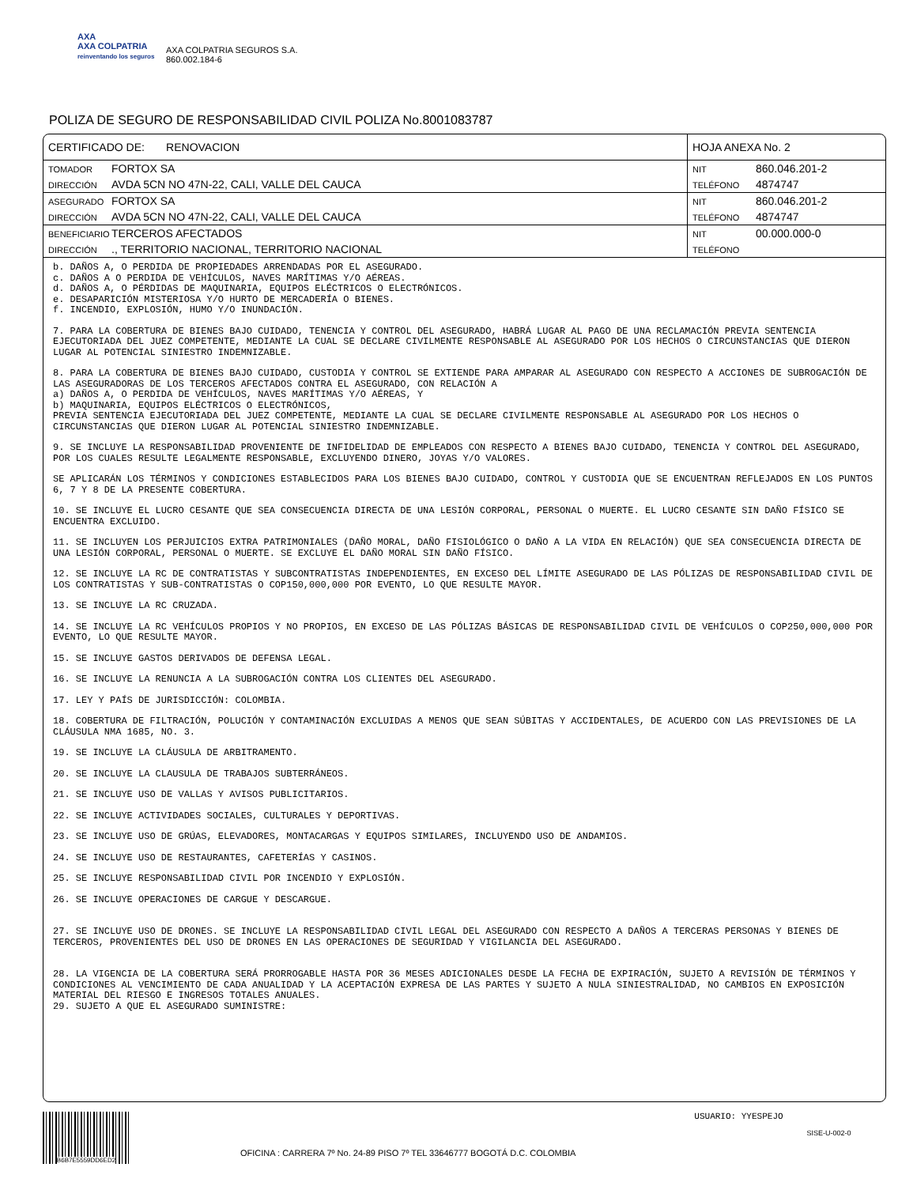AXA
AXA COLPATRIA
reinventando los seguros
AXA COLPATRIA SEGUROS S.A.
860.002.184-6
POLIZA DE SEGURO DE RESPONSABILIDAD CIVIL POLIZA No.8001083787
| CERTIFICADO DE: RENOVACION | HOJA ANEXA No. 2 |
| TOMADOR FORTOX SA | NIT 860.046.201-2 |
| DIRECCIÓN AVDA 5CN NO 47N-22, CALI, VALLE DEL CAUCA | TELÉFONO 4874747 |
| ASEGURADO FORTOX SA | NIT 860.046.201-2 |
| DIRECCIÓN AVDA 5CN NO 47N-22, CALI, VALLE DEL CAUCA | TELÉFONO 4874747 |
| BENEFICIARIO TERCEROS AFECTADOS | NIT 00.000.000-0 |
| DIRECCIÓN ., TERRITORIO NACIONAL, TERRITORIO NACIONAL | TELÉFONO |
b. DAÑOS A, O PERDIDA DE PROPIEDADES ARRENDADAS POR EL ASEGURADO.
c. DAÑOS A O PERDIDA DE VEHÍCULOS, NAVES MARÍTIMAS Y/O AÉREAS.
d. DAÑOS A, O PÉRDIDAS DE MAQUINARIA, EQUIPOS ELÉCTRICOS O ELECTRÓNICOS.
e. DESAPARICIÓN MISTERIOSA Y/O HURTO DE MERCADERÍA O BIENES.
f. INCENDIO, EXPLOSIÓN, HUMO Y/O INUNDACIÓN.
7. PARA LA COBERTURA DE BIENES BAJO CUIDADO, TENENCIA Y CONTROL DEL ASEGURADO, HABRÁ LUGAR AL PAGO DE UNA RECLAMACIÓN PREVIA SENTENCIA EJECUTORIADA DEL JUEZ COMPETENTE, MEDIANTE LA CUAL SE DECLARE CIVILMENTE RESPONSABLE AL ASEGURADO POR LOS HECHOS O CIRCUNSTANCIAS QUE DIERON LUGAR AL POTENCIAL SINIESTRO INDEMNIZABLE.
8. PARA LA COBERTURA DE BIENES BAJO CUIDADO, CUSTODIA Y CONTROL SE EXTIENDE PARA AMPARAR AL ASEGURADO CON RESPECTO A ACCIONES DE SUBROGACIÓN DE LAS ASEGURADORAS DE LOS TERCEROS AFECTADOS CONTRA EL ASEGURADO, CON RELACIÓN A
a) DAÑOS A, O PERDIDA DE VEHÍCULOS, NAVES MARÍTIMAS Y/O AÉREAS, Y
b) MAQUINARIA, EQUIPOS ELÉCTRICOS O ELECTRÓNICOS,
PREVIA SENTENCIA EJECUTORIADA DEL JUEZ COMPETENTE, MEDIANTE LA CUAL SE DECLARE CIVILMENTE RESPONSABLE AL ASEGURADO POR LOS HECHOS O CIRCUNSTANCIAS QUE DIERON LUGAR AL POTENCIAL SINIESTRO INDEMNIZABLE.
9. SE INCLUYE LA RESPONSABILIDAD PROVENIENTE DE INFIDELIDAD DE EMPLEADOS CON RESPECTO A BIENES BAJO CUIDADO, TENENCIA Y CONTROL DEL ASEGURADO, POR LOS CUALES RESULTE LEGALMENTE RESPONSABLE, EXCLUYENDO DINERO, JOYAS Y/O VALORES.
SE APLICARÁN LOS TÉRMINOS Y CONDICIONES ESTABLECIDOS PARA LOS BIENES BAJO CUIDADO, CONTROL Y CUSTODIA QUE SE ENCUENTRAN REFLEJADOS EN LOS PUNTOS 6, 7 Y 8 DE LA PRESENTE COBERTURA.
10. SE INCLUYE EL LUCRO CESANTE QUE SEA CONSECUENCIA DIRECTA DE UNA LESIÓN CORPORAL, PERSONAL O MUERTE. EL LUCRO CESANTE SIN DAÑO FÍSICO SE ENCUENTRA EXCLUIDO.
11. SE INCLUYEN LOS PERJUICIOS EXTRA PATRIMONIALES (DAÑO MORAL, DAÑO FISIOLÓGICO O DAÑO A LA VIDA EN RELACIÓN) QUE SEA CONSECUENCIA DIRECTA DE UNA LESIÓN CORPORAL, PERSONAL O MUERTE. SE EXCLUYE EL DAÑO MORAL SIN DAÑO FÍSICO.
12. SE INCLUYE LA RC DE CONTRATISTAS Y SUBCONTRATISTAS INDEPENDIENTES, EN EXCESO DEL LÍMITE ASEGURADO DE LAS PÓLIZAS DE RESPONSABILIDAD CIVIL DE LOS CONTRATISTAS Y SUB-CONTRATISTAS O COP150,000,000 POR EVENTO, LO QUE RESULTE MAYOR.
13. SE INCLUYE LA RC CRUZADA.
14. SE INCLUYE LA RC VEHÍCULOS PROPIOS Y NO PROPIOS, EN EXCESO DE LAS PÓLIZAS BÁSICAS DE RESPONSABILIDAD CIVIL DE VEHÍCULOS O COP250,000,000 POR EVENTO, LO QUE RESULTE MAYOR.
15. SE INCLUYE GASTOS DERIVADOS DE DEFENSA LEGAL.
16. SE INCLUYE LA RENUNCIA A LA SUBROGACIÓN CONTRA LOS CLIENTES DEL ASEGURADO.
17. LEY Y PAÍS DE JURISDICCIÓN: COLOMBIA.
18. COBERTURA DE FILTRACIÓN, POLUCIÓN Y CONTAMINACIÓN EXCLUIDAS A MENOS QUE SEAN SÚBITAS Y ACCIDENTALES, DE ACUERDO CON LAS PREVISIONES DE LA CLÁUSULA NMA 1685, NO. 3.
19. SE INCLUYE LA CLÁUSULA DE ARBITRAMENTO.
20. SE INCLUYE LA CLAUSULA DE TRABAJOS SUBTERRÁNEOS.
21. SE INCLUYE USO DE VALLAS Y AVISOS PUBLICITARIOS.
22. SE INCLUYE ACTIVIDADES SOCIALES, CULTURALES Y DEPORTIVAS.
23. SE INCLUYE USO DE GRÚAS, ELEVADORES, MONTACARGAS Y EQUIPOS SIMILARES, INCLUYENDO USO DE ANDAMIOS.
24. SE INCLUYE USO DE RESTAURANTES, CAFETERÍAS Y CASINOS.
25. SE INCLUYE RESPONSABILIDAD CIVIL POR INCENDIO Y EXPLOSIÓN.
26. SE INCLUYE OPERACIONES DE CARGUE Y DESCARGUE.
27. SE INCLUYE USO DE DRONES. SE INCLUYE LA RESPONSABILIDAD CIVIL LEGAL DEL ASEGURADO CON RESPECTO A DAÑOS A TERCERAS PERSONAS Y BIENES DE TERCEROS, PROVENIENTES DEL USO DE DRONES EN LAS OPERACIONES DE SEGURIDAD Y VIGILANCIA DEL ASEGURADO.
28. LA VIGENCIA DE LA COBERTURA SERÁ PRORROGABLE HASTA POR 36 MESES ADICIONALES DESDE LA FECHA DE EXPIRACIÓN, SUJETO A REVISIÓN DE TÉRMINOS Y CONDICIONES AL VENCIMIENTO DE CADA ANUALIDAD Y LA ACEPTACIÓN EXPRESA DE LAS PARTES Y SUJETO A NULA SINIESTRALIDAD, NO CAMBIOS EN EXPOSICIÓN MATERIAL DEL RIESGO E INGRESOS TOTALES ANUALES.
29. SUJETO A QUE EL ASEGURADO SUMINISTRE:
B6B7E5559DD6ED2
OFICINA : CARRERA 7º No. 24-89 PISO 7º TEL 33646777 BOGOTÁ D.C. COLOMBIA
USUARIO: YYESPEJO
SISE-U-002-0